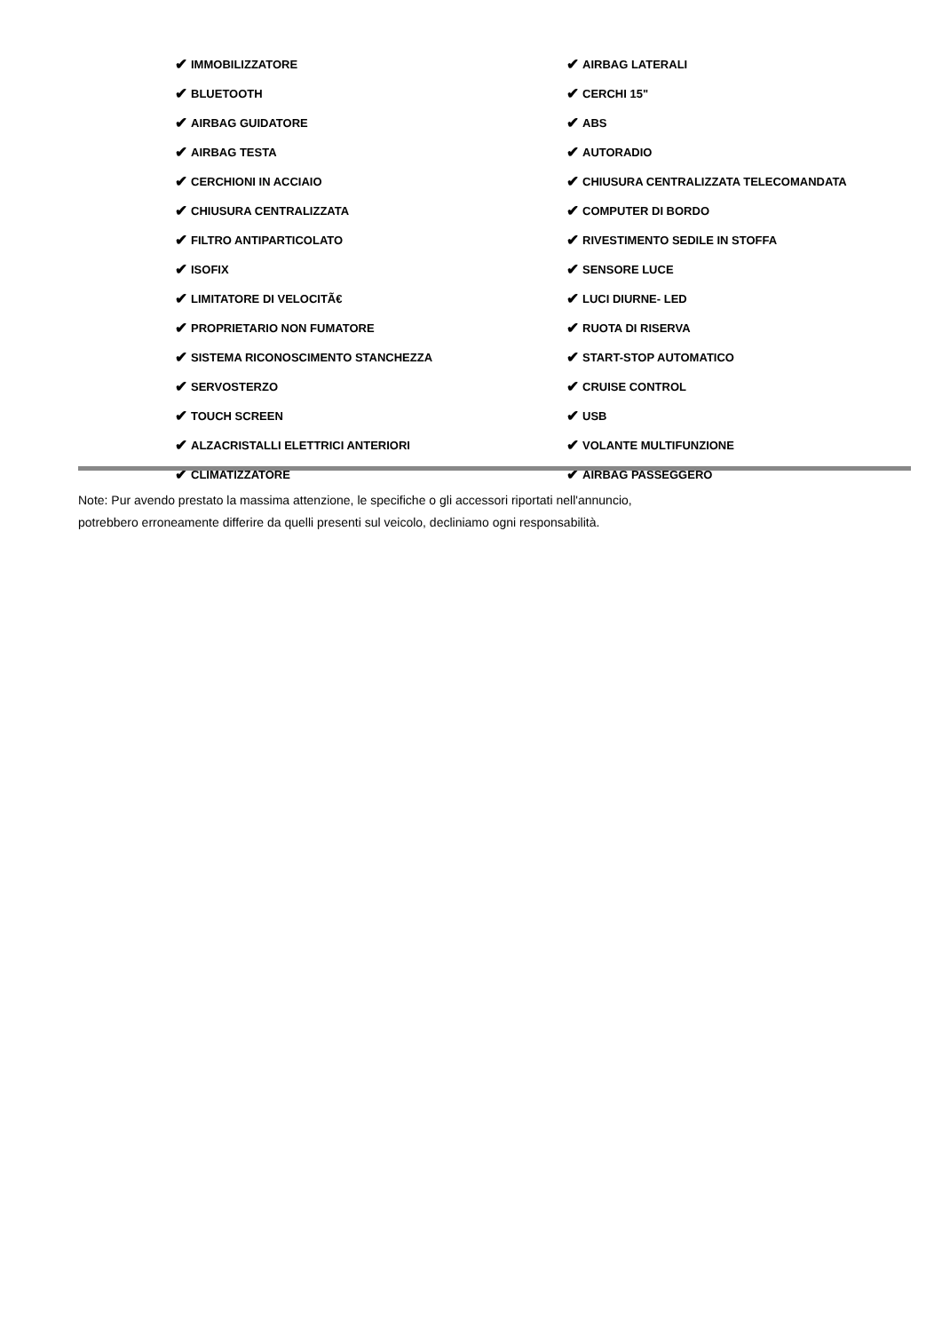✔ IMMOBILIZZATORE
✔ BLUETOOTH
✔ AIRBAG GUIDATORE
✔ AIRBAG TESTA
✔ CERCHIONI IN ACCIAIO
✔ CHIUSURA CENTRALIZZATA
✔ FILTRO ANTIPARTICOLATO
✔ ISOFIX
✔ LIMITATORE DI VELOCITÃ€
✔ PROPRIETARIO NON FUMATORE
✔ SISTEMA RICONOSCIMENTO STANCHEZZA
✔ SERVOSTERZO
✔ TOUCH SCREEN
✔ ALZACRISTALLI ELETTRICI ANTERIORI
✔ CLIMATIZZATORE
✔ AIRBAG LATERALI
✔ CERCHI 15"
✔ ABS
✔ AUTORADIO
✔ CHIUSURA CENTRALIZZATA TELECOMANDATA
✔ COMPUTER DI BORDO
✔ RIVESTIMENTO SEDILE IN STOFFA
✔ SENSORE LUCE
✔ LUCI DIURNE- LED
✔ RUOTA DI RISERVA
✔ START-STOP AUTOMATICO
✔ CRUISE CONTROL
✔ USB
✔ VOLANTE MULTIFUNZIONE
✔ AIRBAG PASSEGGERO
Note: Pur avendo prestato la massima attenzione, le specifiche o gli accessori riportati nell'annuncio,
potrebbero erroneamente differire da quelli presenti sul veicolo, decliniamo ogni responsabilità.